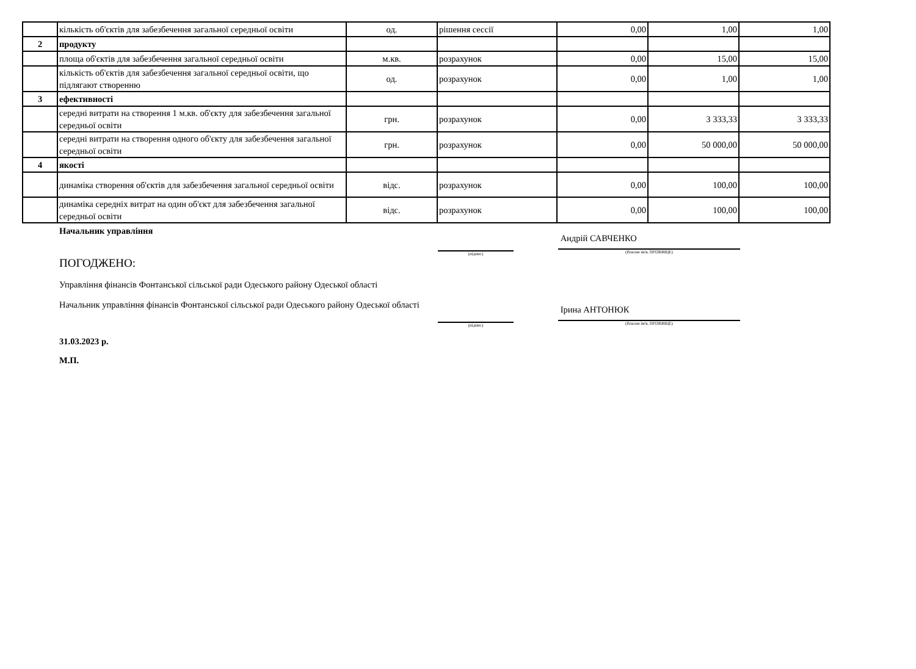| | кількість об'єктів для забезбечення загальної середньої освіти | од. | рішення сессії | 0,00 | 1,00 | 1,00 |
| 2 | продукту | | | | | |
| | площа об'єктів для забезбечення загальної середньої освіти | м.кв. | розрахунок | 0,00 | 15,00 | 15,00 |
| | кількість об'єктів для забезбечення загальної середньої освіти, що підлягают створенню | од. | розрахунок | 0,00 | 1,00 | 1,00 |
| 3 | ефективності | | | | | |
| | середні витрати на створення 1 м.кв. об'єкту для забезбечення загальної середньої освіти | грн. | розрахунок | 0,00 | 3 333,33 | 3 333,33 |
| | середні витрати на створення одного об'єкту для забезбечення загальної середньої освіти | грн. | розрахунок | 0,00 | 50 000,00 | 50 000,00 |
| 4 | якості | | | | | |
| | динаміка створення об'єктів для забезбечення загальної середньої освіти | відс. | розрахунок | 0,00 | 100,00 | 100,00 |
| | динаміка середніх витрат на один об'єкт для забезбечення загальної середньої освіти | відс. | розрахунок | 0,00 | 100,00 | 100,00 |
Начальник управління
(підпис)
Андрій САВЧЕНКО
(Власне ім'я, ПРІЗВИЩЕ)
ПОГОДЖЕНО:
Управління фінансів Фонтанської сільської ради Одеського району Одеської області
Начальник управління фінансів Фонтанської сільської ради Одеського району Одеської області
(підпис)
Ірина АНТОНЮК
(Власне ім'я, ПРІЗВИЩЕ)
31.03.2023 р.
М.П.